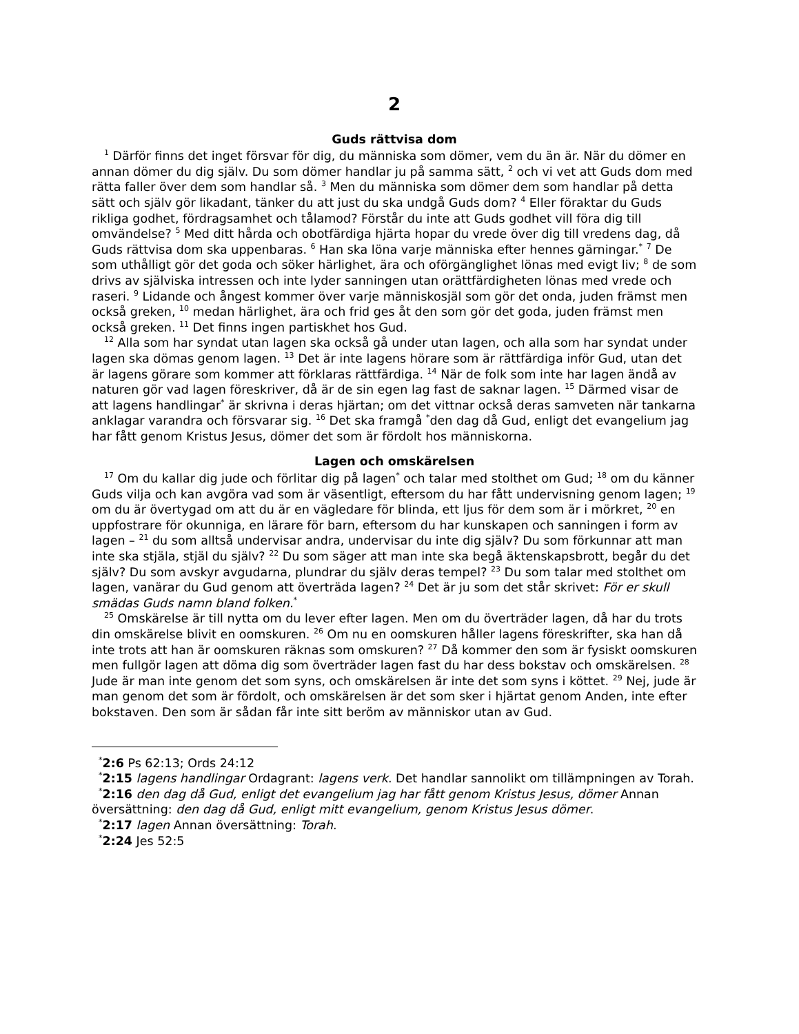2
Guds rättvisa dom
<sup>1</sup> Därför finns det inget försvar för dig, du människa som dömer, vem du än är. När du dömer en annan dömer du dig själv. Du som dömer handlar ju på samma sätt, <sup>2</sup> och vi vet att Guds dom med rätta faller över dem som handlar så. <sup>3</sup> Men du människa som dömer dem som handlar på detta sätt och själv gör likadant, tänker du att just du ska undgå Guds dom? <sup>4</sup> Eller föraktar du Guds rikliga godhet, fördragsamhet och tålamod? Förstår du inte att Guds godhet vill föra dig till omvändelse? <sup>5</sup> Med ditt hårda och obotfärdiga hjärta hopar du vrede över dig till vredens dag, då Guds rättvisa dom ska uppenbaras. <sup>6</sup> Han ska löna varje människa efter hennes gärningar.<sup>*</sup> <sup>7</sup> De som uthålligt gör det goda och söker härlighet, ära och oförgänglighet lönas med evigt liv; <sup>8</sup> de som drivs av själviska intressen och inte lyder sanningen utan orättfärdigheten lönas med vrede och raseri. <sup>9</sup> Lidande och ångest kommer över varje människosjäl som gör det onda, juden främst men också greken, <sup>10</sup> medan härlighet, ära och frid ges åt den som gör det goda, juden främst men också greken. <sup>11</sup> Det finns ingen partiskhet hos Gud.
<sup>12</sup> Alla som har syndat utan lagen ska också gå under utan lagen, och alla som har syndat under lagen ska dömas genom lagen. <sup>13</sup> Det är inte lagens hörare som är rättfärdiga inför Gud, utan det är lagens görare som kommer att förklaras rättfärdiga. <sup>14</sup> När de folk som inte har lagen ändå av naturen gör vad lagen föreskriver, då är de sin egen lag fast de saknar lagen. <sup>15</sup> Därmed visar de att lagens handlingar<sup>*</sup> är skrivna i deras hjärtan; om det vittnar också deras samveten när tankarna anklagar varandra och försvarar sig. <sup>16</sup> Det ska framgå <sup>*</sup>den dag då Gud, enligt det evangelium jag har fått genom Kristus Jesus, dömer det som är fördolt hos människorna.
Lagen och omskärelsen
<sup>17</sup> Om du kallar dig jude och förlitar dig på lagen<sup>*</sup> och talar med stolthet om Gud; <sup>18</sup> om du känner Guds vilja och kan avgöra vad som är väsentligt, eftersom du har fått undervisning genom lagen; <sup>19</sup> om du är övertygad om att du är en vägledare för blinda, ett ljus för dem som är i mörkret, <sup>20</sup> en uppfostrare för okunniga, en lärare för barn, eftersom du har kunskapen och sanningen i form av lagen – <sup>21</sup> du som alltså undervisar andra, undervisar du inte dig själv? Du som förkunnar att man inte ska stjäla, stjäl du själv? <sup>22</sup> Du som säger att man inte ska begå äktenskapsbrott, begår du det själv? Du som avskyr avgudarna, plundrar du själv deras tempel? <sup>23</sup> Du som talar med stolthet om lagen, vanärar du Gud genom att överträda lagen? <sup>24</sup> Det är ju som det står skrivet: För er skull smädas Guds namn bland folken.<sup>*</sup>
<sup>25</sup> Omskärelse är till nytta om du lever efter lagen. Men om du överträder lagen, då har du trots din omskärelse blivit en oomskuren. <sup>26</sup> Om nu en oomskuren håller lagens föreskrifter, ska han då inte trots att han är oomskuren räknas som omskuren? <sup>27</sup> Då kommer den som är fysiskt oomskuren men fullgör lagen att döma dig som överträder lagen fast du har dess bokstav och omskärelsen. <sup>28</sup> Jude är man inte genom det som syns, och omskärelsen är inte det som syns i köttet. <sup>29</sup> Nej, jude är man genom det som är fördolt, och omskärelsen är det som sker i hjärtat genom Anden, inte efter bokstaven. Den som är sådan får inte sitt beröm av människor utan av Gud.
<sup>*</sup> 2:6 Ps 62:13; Ords 24:12
<sup>*</sup> 2:15 lagens handlingar Ordagrant: lagens verk. Det handlar sannolikt om tillämpningen av Torah.
<sup>*</sup> 2:16 den dag då Gud, enligt det evangelium jag har fått genom Kristus Jesus, dömer Annan översättning: den dag då Gud, enligt mitt evangelium, genom Kristus Jesus dömer.
<sup>*</sup> 2:17 lagen Annan översättning: Torah.
<sup>*</sup> 2:24 Jes 52:5